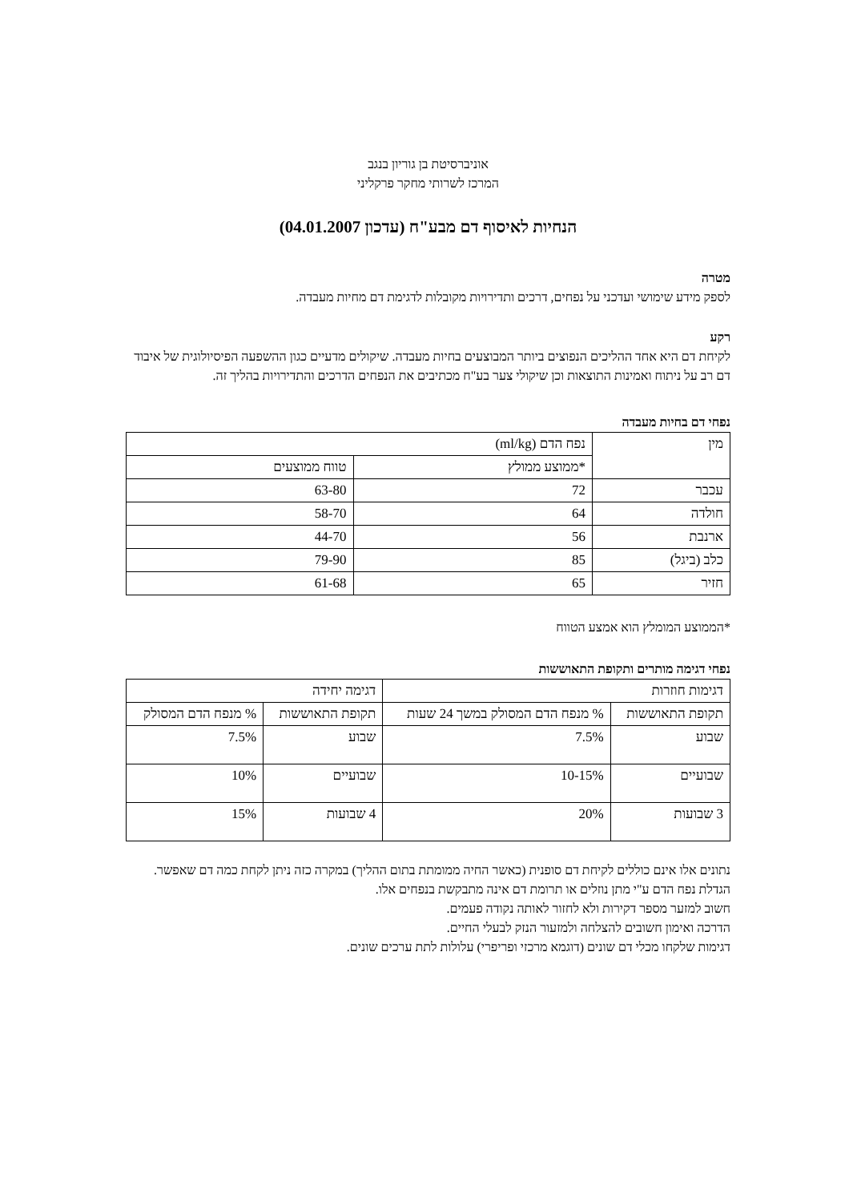אוניברסיטת בן גוריון בנגב
המרכז לשרותי מחקר פרקליני
הנחיות לאיסוף דם מבע"ח (עדכון 04.01.2007)
מטרה
לספק מידע שימושי ועדכני על נפחים, דרכים ותדירויות מקובלות לדגימת דם מחיות מעבדה.
רקע
לקיחת דם היא אחד ההליכים הנפוצים ביותר המבוצעים בחיות מעבדה. שיקולים מדעיים כגון ההשפעה הפיסיולוגית של איבוד דם רב על ניתוח ואמינות התוצאות וכן שיקולי צער בע"ח מכתיבים את הנפחים הדרכים והתדירויות בהליך זה.
נפחי דם בחיות מעבדה
| מין | נפח הדם (ml/kg) | |
| | *ממוצע ממולץ | טווח ממוצעים |
| עכבר | 72 | 63-80 |
| חולדה | 64 | 58-70 |
| ארנבת | 56 | 44-70 |
| כלב (ביגל) | 85 | 79-90 |
| חזיר | 65 | 61-68 |
*הממוצע המומלץ הוא אמצע הטווח
נפחי דגימה מותרים ותקופת התאוששות
| דגימות חוזרות | | דגימה יחידה | |
| תקופת התאוששות | % מנפח הדם המסולק במשך 24 שעות | תקופת התאוששות | % מנפח הדם המסולק |
| שבוע | 7.5% | שבוע | 7.5% |
| שבועיים | 10-15% | שבועיים | 10% |
| 3 שבועות | 20% | 4 שבועות | 15% |
נתונים אלו אינם כוללים לקיחת דם סופנית (כאשר החיה ממומתת בתום ההליך) במקרה כזה ניתן לקחת כמה דם שאפשר.
הגדלת נפח הדם ע"י מתן נוזלים או תרומת דם אינה מתבקשת בנפחים אלו.
חשוב למזער מספר דקירות ולא לחזור לאותה נקודה פעמים.
הדרכה ואימון חשובים להצלחה ולמזעור הנזק לבעלי החיים.
דגימות שלקחו מכלי דם שונים (דוגמא מרכזי ופריפרי) עלולות לתת ערכים שונים.